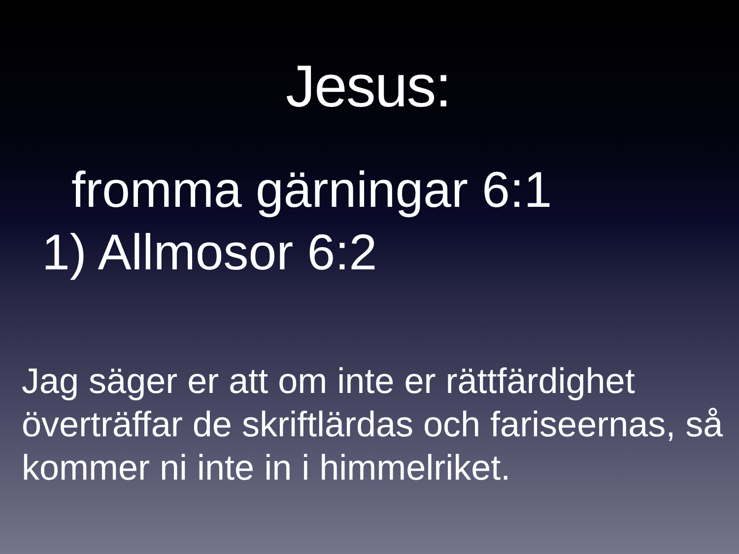Jesus:
fromma gärningar 6:1
1) Allmosor 6:2
Jag säger er att om inte er rättfärdighet överträffar de skriftlärdas och fariseernas, så kommer ni inte in i himmelriket.